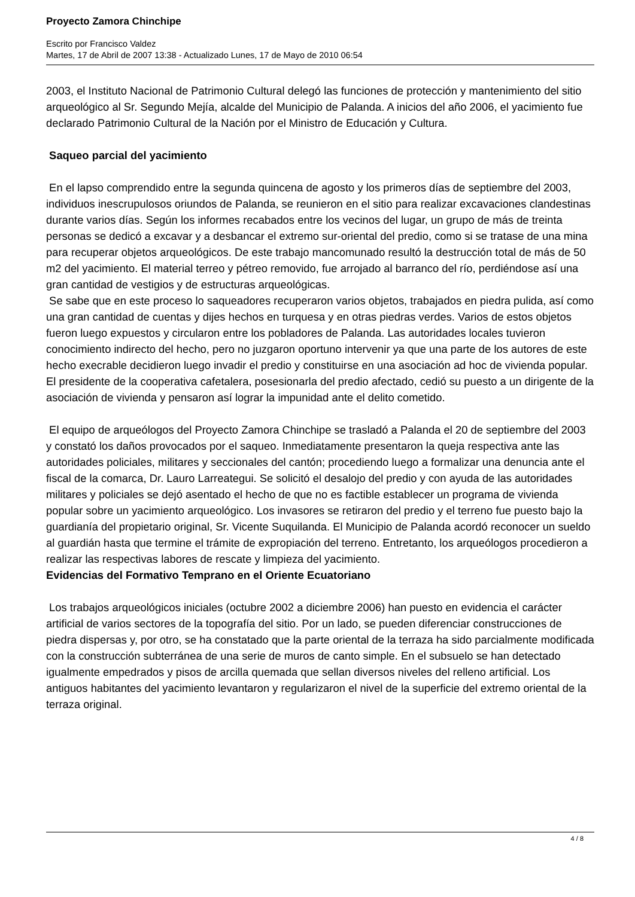Proyecto Zamora Chinchipe
Escrito por Francisco Valdez
Martes, 17 de Abril de 2007 13:38 - Actualizado Lunes, 17 de Mayo de 2010 06:54
2003, el Instituto Nacional de Patrimonio Cultural delegó las funciones de protección y mantenimiento del sitio arqueológico al Sr. Segundo Mejía, alcalde del Municipio de Palanda. A inicios del año 2006, el yacimiento fue declarado Patrimonio Cultural de la Nación por el Ministro de Educación y Cultura.
Saqueo parcial del yacimiento
En el lapso comprendido entre la segunda quincena de agosto y los primeros días de septiembre del 2003, individuos inescrupulosos oriundos de Palanda, se reunieron en el sitio para realizar excavaciones clandestinas durante varios días. Según los informes recabados entre los vecinos del lugar, un grupo de más de treinta personas se dedicó a excavar y a desbancar el extremo sur-oriental del predio, como si se tratase de una mina para recuperar objetos arqueológicos. De este trabajo mancomunado resultó la destrucción total de más de 50 m2 del yacimiento. El material terreo y pétreo removido, fue arrojado al barranco del río, perdiéndose así una gran cantidad de vestigios y de estructuras arqueológicas.
Se sabe que en este proceso lo saqueadores recuperaron varios objetos, trabajados en piedra pulida, así como una gran cantidad de cuentas y dijes hechos en turquesa y en otras piedras verdes. Varios de estos objetos fueron luego expuestos y circularon entre los pobladores de Palanda. Las autoridades locales tuvieron conocimiento indirecto del hecho, pero no juzgaron oportuno intervenir ya que una parte de los autores de este hecho execrable decidieron luego invadir el predio y constituirse en una asociación ad hoc de vivienda popular. El presidente de la cooperativa cafetalera, posesionarla del predio afectado, cedió su puesto a un dirigente de la asociación de vivienda y pensaron así lograr la impunidad ante el delito cometido.
El equipo de arqueólogos del Proyecto Zamora Chinchipe se trasladó a Palanda el 20 de septiembre del 2003 y constató los daños provocados por el saqueo. Inmediatamente presentaron la queja respectiva ante las autoridades policiales, militares y seccionales del cantón; procediendo luego a formalizar una denuncia ante el fiscal de la comarca, Dr. Lauro Larreategui. Se solicitó el desalojo del predio y con ayuda de las autoridades militares y policiales se dejó asentado el hecho de que no es factible establecer un programa de vivienda popular sobre un yacimiento arqueológico. Los invasores se retiraron del predio y el terreno fue puesto bajo la guardianía del propietario original, Sr. Vicente Suquilanda. El Municipio de Palanda acordó reconocer un sueldo al guardián hasta que termine el trámite de expropiación del terreno. Entretanto, los arqueólogos procedieron a realizar las respectivas labores de rescate y limpieza del yacimiento.
Evidencias del Formativo Temprano en el Oriente Ecuatoriano
Los trabajos arqueológicos iniciales (octubre 2002 a diciembre 2006) han puesto en evidencia el carácter artificial de varios sectores de la topografía del sitio. Por un lado, se pueden diferenciar construcciones de piedra dispersas y, por otro, se ha constatado que la parte oriental de la terraza ha sido parcialmente modificada con la construcción subterránea de una serie de muros de canto simple. En el subsuelo se han detectado igualmente empedrados y pisos de arcilla quemada que sellan diversos niveles del relleno artificial. Los antiguos habitantes del yacimiento levantaron y regularizaron el nivel de la superficie del extremo oriental de la terraza original.
4 / 8